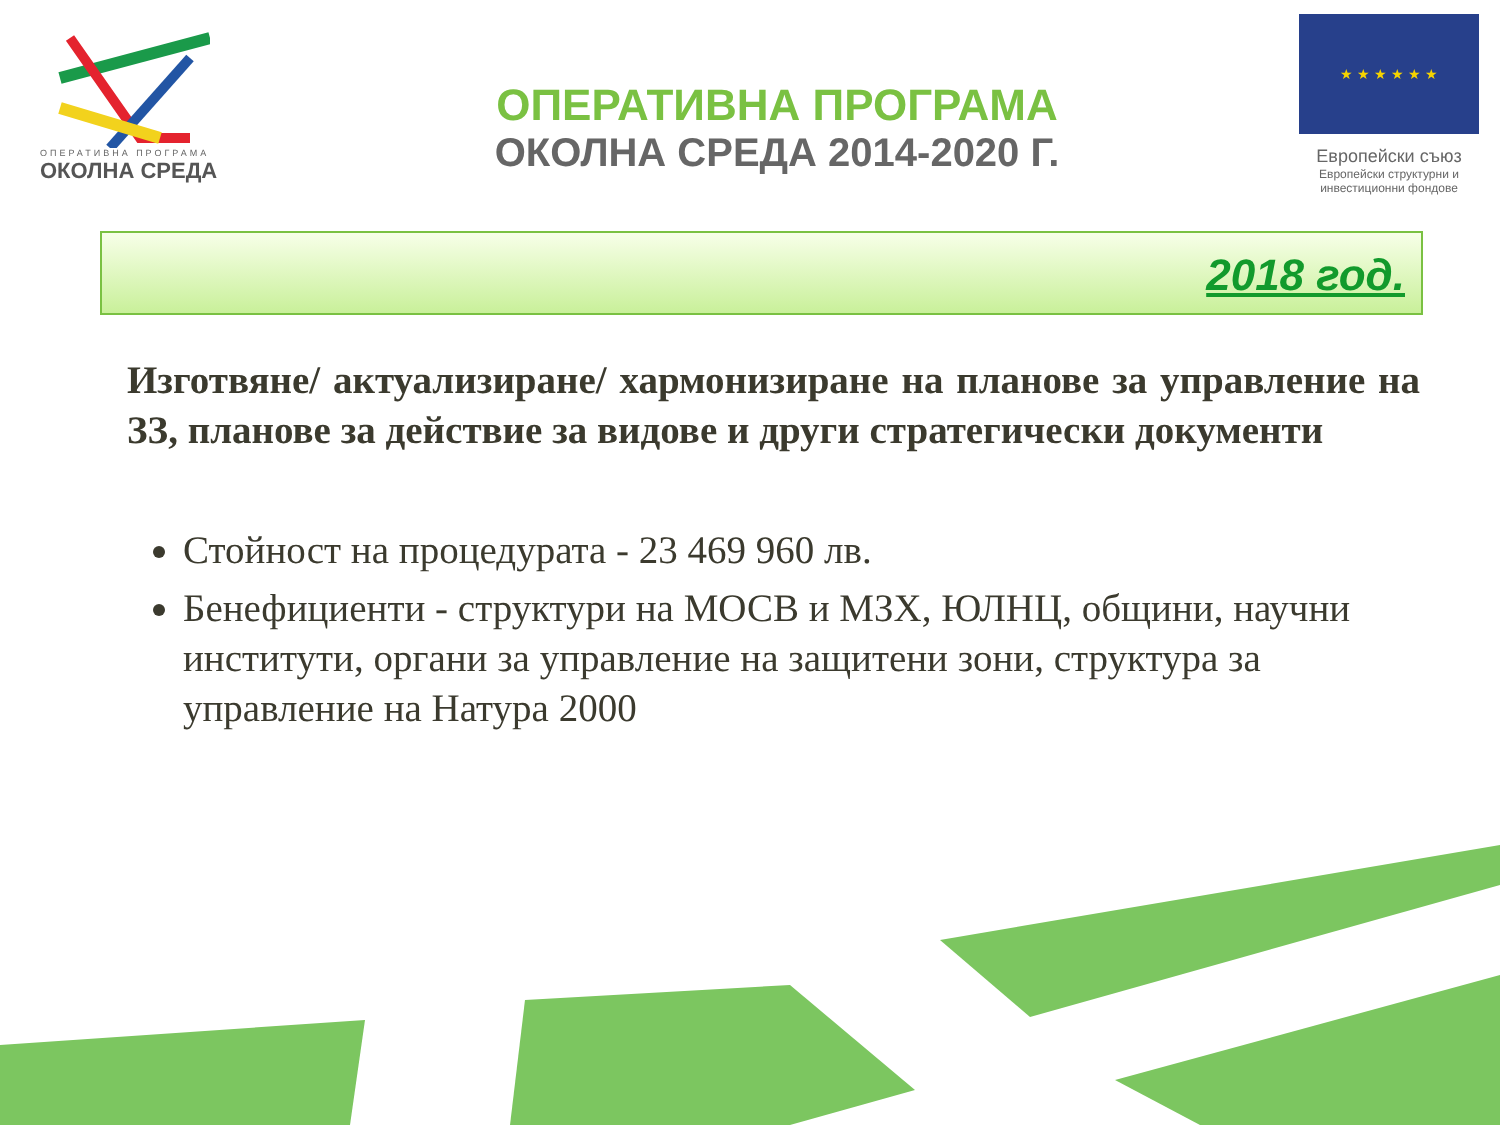ОПЕРАТИВНА ПРОГРАМА
ОКОЛНА СРЕДА
ОПЕРАТИВНА ПРОГРАМА
ОКОЛНА СРЕДА 2014-2020 Г.
★ ★ ★ ★ ★ ★
Европейски съюз
Европейски структурни и инвестиционни фондове
2018 год.
Изготвяне/ актуализиране/ хармонизиране на планове за управление на ЗЗ, планове за действие за видове и други стратегически документи
Стойност на процедурата - 23 469 960 лв.
Бенефициенти - структури на МОСВ и МЗХ, ЮЛНЦ, общини, научни институти, органи за управление на защитени зони, структура за управление на Натура 2000